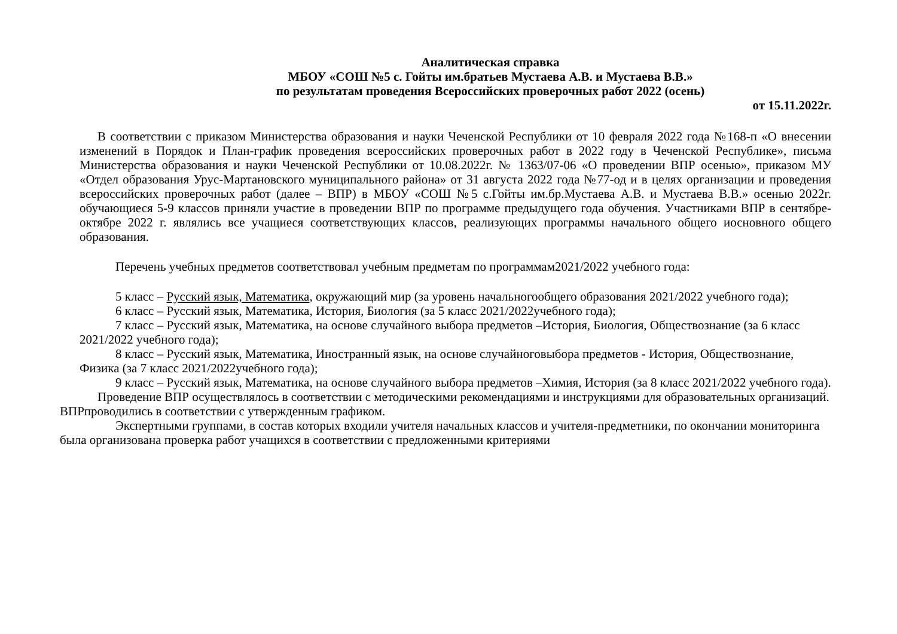Аналитическая справка
МБОУ «СОШ №5 с. Гойты им.братьев Мустаева А.В. и Мустаева В.В.»
по результатам проведения Всероссийских проверочных работ 2022 (осень)
от 15.11.2022г.
В соответствии с приказом Министерства образования и науки Чеченской Республики от 10 февраля 2022 года №168-п «О внесении изменений в Порядок и План-график проведения всероссийских проверочных работ в 2022 году в Чеченской Республике», письма Министерства образования и науки Чеченской Республики от 10.08.2022г. № 1363/07-06 «О проведении ВПР осенью», приказом МУ «Отдел образования Урус-Мартановского муниципального района» от 31 августа 2022 года №77-од и в целях организации и проведения всероссийских проверочных работ (далее – ВПР) в МБОУ «СОШ №5 с.Гойты им.бр.Мустаева А.В. и Мустаева В.В.» осенью 2022г. обучающиеся 5-9 классов приняли участие в проведении ВПР по программе предыдущего года обучения. Участниками ВПР в сентябре-октябре 2022 г. являлись все учащиеся соответствующих классов, реализующих программы начального общего иосновного общего образования.
Перечень учебных предметов соответствовал учебным предметам по программам2021/2022 учебного года:
5 класс – Русский язык, Математика, окружающий мир (за уровень начальногообщего образования 2021/2022 учебного года);
6 класс – Русский язык, Математика, История, Биология (за 5 класс 2021/2022учебного года);
7 класс – Русский язык, Математика, на основе случайного выбора предметов –История, Биология, Обществознание (за 6 класс 2021/2022 учебного года);
8 класс – Русский язык, Математика, Иностранный язык, на основе случайноговыбора предметов - История, Обществознание, Физика (за 7 класс 2021/2022учебного года);
9 класс – Русский язык, Математика, на основе случайного выбора предметов –Химия, История (за 8 класс 2021/2022 учебного года).
Проведение ВПР осуществлялось в соответствии с методическими рекомендациями и инструкциями для образовательных организаций. ВПРпроводились в соответствии с утвержденным графиком.
Экспертными группами, в состав которых входили учителя начальных классов и учителя-предметники, по окончании мониторинга была организована проверка работ учащихся в соответствии с предложенными критериями